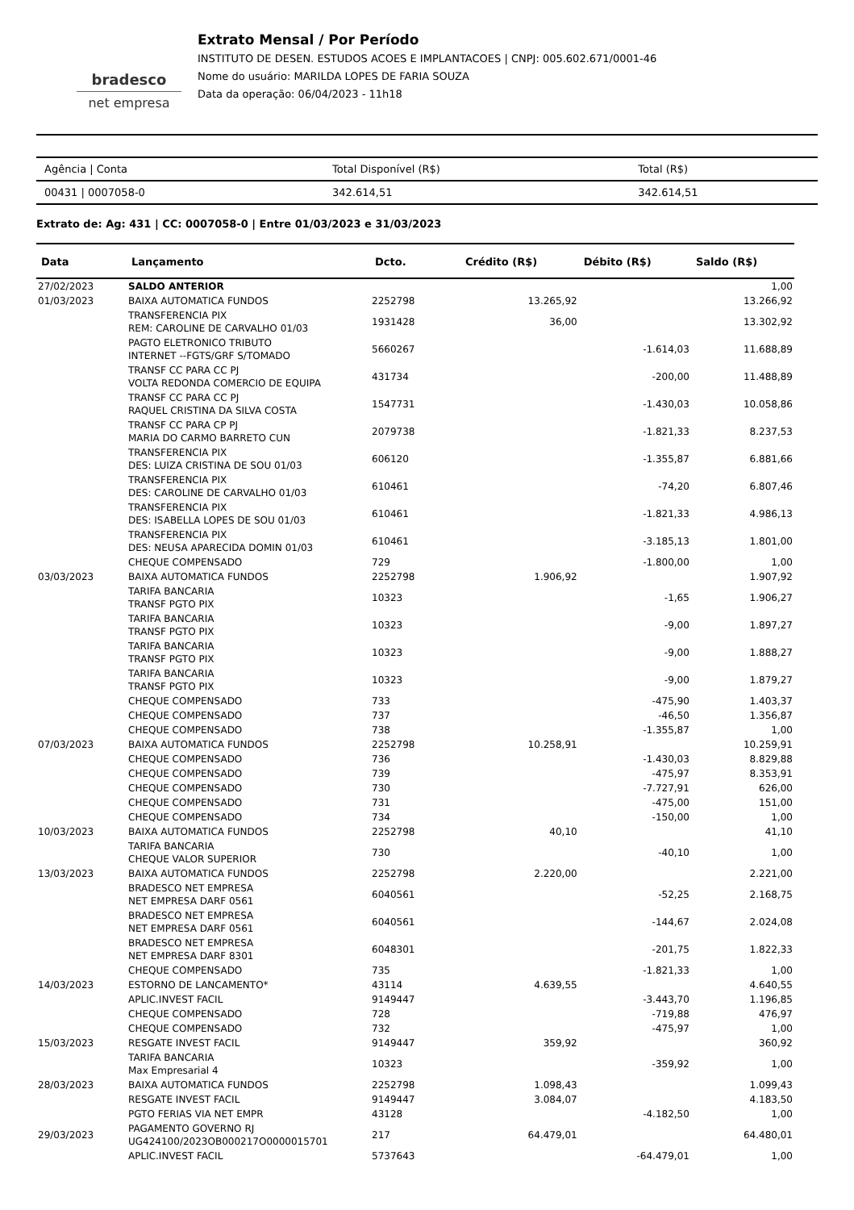bradesco
net empresa
Extrato Mensal / Por Período
INSTITUTO DE DESEN. ESTUDOS ACOES E IMPLANTACOES | CNPJ: 005.602.671/0001-46
Nome do usuário: MARILDA LOPES DE FARIA SOUZA
Data da operação: 06/04/2023 - 11h18
| Agência / Conta | Total Disponível (R$) | Total (R$) |
| --- | --- | --- |
| 00431 / 0007058-0 | 342.614,51 | 342.614,51 |
Extrato de: Ag: 431 | CC: 0007058-0 | Entre 01/03/2023 e 31/03/2023
| Data | Lançamento | Dcto. | Crédito (R$) | Débito (R$) | Saldo (R$) |
| --- | --- | --- | --- | --- | --- |
| 27/02/2023 | SALDO ANTERIOR | | | | 1,00 |
| 01/03/2023 | BAIXA AUTOMATICA FUNDOS | 2252798 | 13.265,92 | | 13.266,92 |
| | TRANSFERENCIA PIX REM: CAROLINE DE CARVALHO 01/03 | 1931428 | 36,00 | | 13.302,92 |
| | PAGTO ELETRONICO TRIBUTO INTERNET --FGTS/GRF S/TOMADO | 5660267 | | -1.614,03 | 11.688,89 |
| | TRANSF CC PARA CC PJ VOLTA REDONDA COMERCIO DE EQUIPA | 431734 | | -200,00 | 11.488,89 |
| | TRANSF CC PARA CC PJ RAQUEL CRISTINA DA SILVA COSTA | 1547731 | | -1.430,03 | 10.058,86 |
| | TRANSF CC PARA CP PJ MARIA DO CARMO BARRETO CUN | 2079738 | | -1.821,33 | 8.237,53 |
| | TRANSFERENCIA PIX DES: LUIZA CRISTINA DE SOU 01/03 | 606120 | | -1.355,87 | 6.881,66 |
| | TRANSFERENCIA PIX DES: CAROLINE DE CARVALHO 01/03 | 610461 | | -74,20 | 6.807,46 |
| | TRANSFERENCIA PIX DES: ISABELLA LOPES DE SOU 01/03 | 610461 | | -1.821,33 | 4.986,13 |
| | TRANSFERENCIA PIX DES: NEUSA APARECIDA DOMIN 01/03 | 610461 | | -3.185,13 | 1.801,00 |
| | CHEQUE COMPENSADO | 729 | | -1.800,00 | 1,00 |
| 03/03/2023 | BAIXA AUTOMATICA FUNDOS | 2252798 | 1.906,92 | | 1.907,92 |
| | TARIFA BANCARIA TRANSF PGTO PIX | 10323 | | -1,65 | 1.906,27 |
| | TARIFA BANCARIA TRANSF PGTO PIX | 10323 | | -9,00 | 1.897,27 |
| | TARIFA BANCARIA TRANSF PGTO PIX | 10323 | | -9,00 | 1.888,27 |
| | TARIFA BANCARIA TRANSF PGTO PIX | 10323 | | -9,00 | 1.879,27 |
| | CHEQUE COMPENSADO | 733 | | -475,90 | 1.403,37 |
| | CHEQUE COMPENSADO | 737 | | -46,50 | 1.356,87 |
| | CHEQUE COMPENSADO | 738 | | -1.355,87 | 1,00 |
| 07/03/2023 | BAIXA AUTOMATICA FUNDOS | 2252798 | 10.258,91 | | 10.259,91 |
| | CHEQUE COMPENSADO | 736 | | -1.430,03 | 8.829,88 |
| | CHEQUE COMPENSADO | 739 | | -475,97 | 8.353,91 |
| | CHEQUE COMPENSADO | 730 | | -7.727,91 | 626,00 |
| | CHEQUE COMPENSADO | 731 | | -475,00 | 151,00 |
| | CHEQUE COMPENSADO | 734 | | -150,00 | 1,00 |
| 10/03/2023 | BAIXA AUTOMATICA FUNDOS | 2252798 | 40,10 | | 41,10 |
| | TARIFA BANCARIA CHEQUE VALOR SUPERIOR | 730 | | -40,10 | 1,00 |
| 13/03/2023 | BAIXA AUTOMATICA FUNDOS | 2252798 | 2.220,00 | | 2.221,00 |
| | BRADESCO NET EMPRESA NET EMPRESA DARF 0561 | 6040561 | | -52,25 | 2.168,75 |
| | BRADESCO NET EMPRESA NET EMPRESA DARF 0561 | 6040561 | | -144,67 | 2.024,08 |
| | BRADESCO NET EMPRESA NET EMPRESA DARF 8301 | 6048301 | | -201,75 | 1.822,33 |
| | CHEQUE COMPENSADO | 735 | | -1.821,33 | 1,00 |
| 14/03/2023 | ESTORNO DE LANCAMENTO* | 43114 | 4.639,55 | | 4.640,55 |
| | APLIC.INVEST FACIL | 9149447 | | -3.443,70 | 1.196,85 |
| | CHEQUE COMPENSADO | 728 | | -719,88 | 476,97 |
| | CHEQUE COMPENSADO | 732 | | -475,97 | 1,00 |
| 15/03/2023 | RESGATE INVEST FACIL | 9149447 | 359,92 | | 360,92 |
| | TARIFA BANCARIA Max Empresarial 4 | 10323 | | -359,92 | 1,00 |
| 28/03/2023 | BAIXA AUTOMATICA FUNDOS | 2252798 | 1.098,43 | | 1.099,43 |
| | RESGATE INVEST FACIL | 9149447 | 3.084,07 | | 4.183,50 |
| | PGTO FERIAS VIA NET EMPR | 43128 | | -4.182,50 | 1,00 |
| 29/03/2023 | PAGAMENTO GOVERNO RJ UG424100/2023OB000217O0000015701 | 217 | 64.479,01 | | 64.480,01 |
| | APLIC.INVEST FACIL | 5737643 | | -64.479,01 | 1,00 |